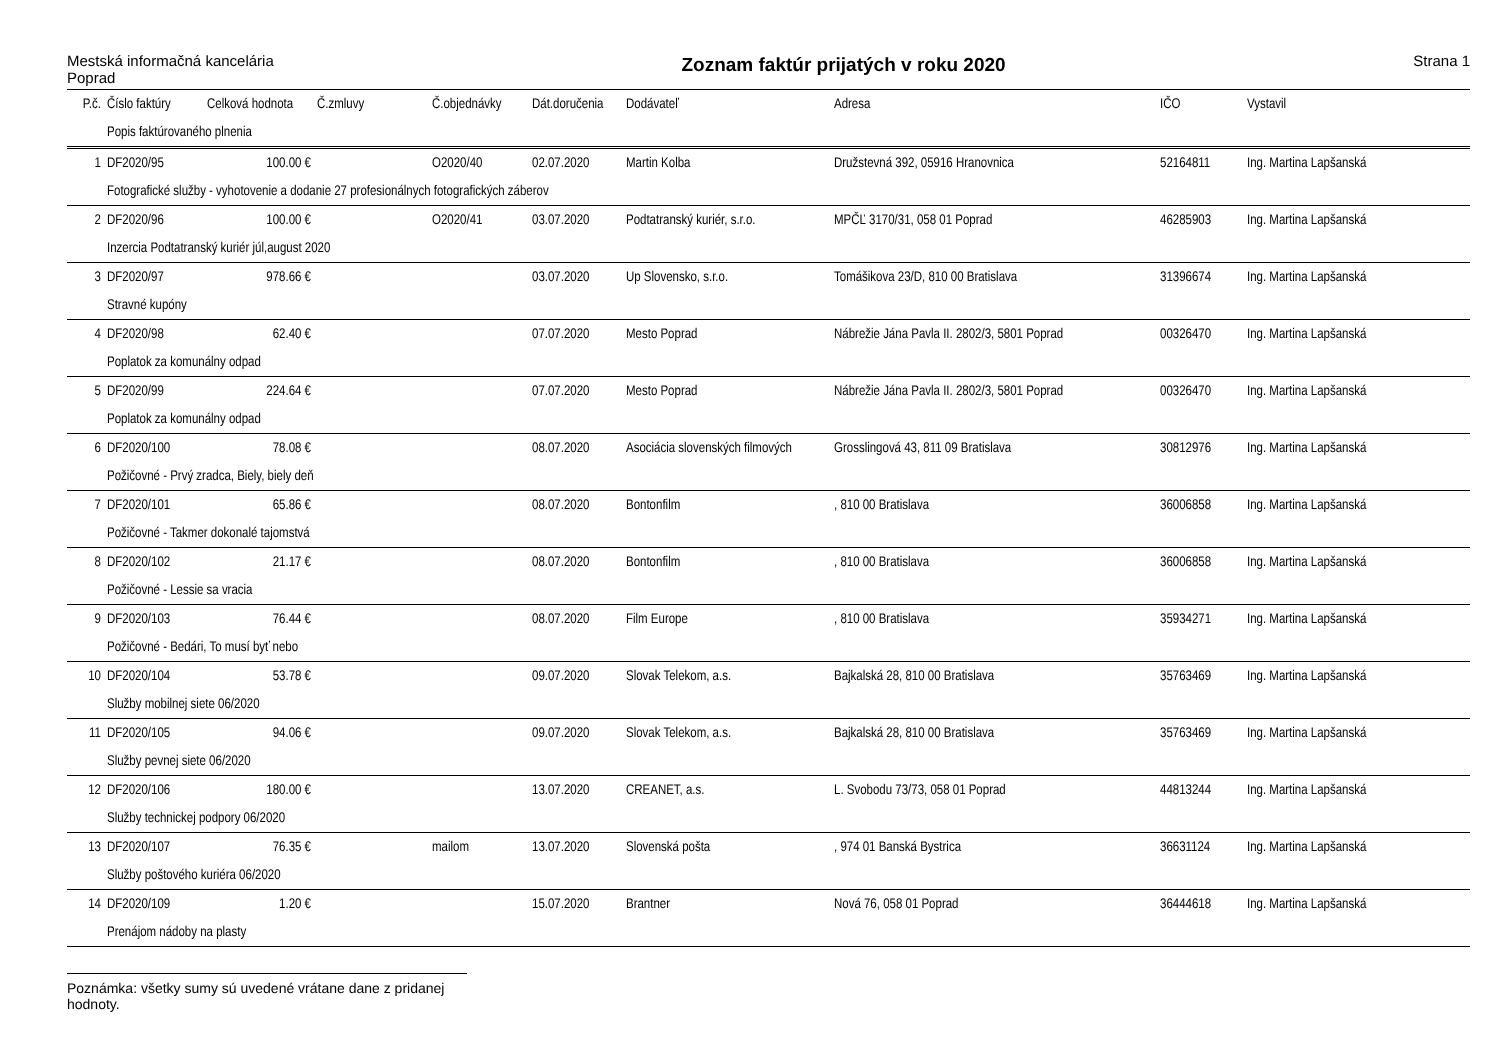Mestská informačná kancelária
Poprad
Zoznam faktúr prijatých v roku 2020
Strana 1
| P.č. | Číslo faktúry | Celková hodnota | Č.zmluvy | Č.objednávky | Dát.doručenia | Dodávateľ | Adresa | IČO | Vystavil |
| --- | --- | --- | --- | --- | --- | --- | --- | --- | --- |
| | Popis faktúrovaného plnenia | | | | | | | | |
| 1 | DF2020/95 | 100.00 € | | O2020/40 | 02.07.2020 | Martin Kolba | Družstevná 392, 05916 Hranovnica | 52164811 | Ing. Martina Lapšanská |
| | Fotografické služby - vyhotovenie a dodanie 27 profesionálnych fotografických záberov | | | | | | | | |
| 2 | DF2020/96 | 100.00 € | | O2020/41 | 03.07.2020 | Podtatranský kuriér, s.r.o. | MPČĽ 3170/31, 058 01 Poprad | 46285903 | Ing. Martina Lapšanská |
| | Inzercia Podtatranský kuriér júl,august 2020 | | | | | | | | |
| 3 | DF2020/97 | 978.66 € | | | 03.07.2020 | Up Slovensko, s.r.o. | Tomášikova 23/D, 810 00 Bratislava | 31396674 | Ing. Martina Lapšanská |
| | Stravné kupóny | | | | | | | | |
| 4 | DF2020/98 | 62.40 € | | | 07.07.2020 | Mesto Poprad | Nábrežie Jána Pavla II. 2802/3, 5801 Poprad | 00326470 | Ing. Martina Lapšanská |
| | Poplatok za komunálny odpad | | | | | | | | |
| 5 | DF2020/99 | 224.64 € | | | 07.07.2020 | Mesto Poprad | Nábrežie Jána Pavla II. 2802/3, 5801 Poprad | 00326470 | Ing. Martina Lapšanská |
| | Poplatok za komunálny odpad | | | | | | | | |
| 6 | DF2020/100 | 78.08 € | | | 08.07.2020 | Asociácia slovenských filmových | Grosslingová 43, 811 09 Bratislava | 30812976 | Ing. Martina Lapšanská |
| | Požičovné - Prvý zradca, Biely, biely deň | | | | | | | | |
| 7 | DF2020/101 | 65.86 € | | | 08.07.2020 | Bontonfilm | , 810 00 Bratislava | 36006858 | Ing. Martina Lapšanská |
| | Požičovné - Takmer dokonalé tajomstvá | | | | | | | | |
| 8 | DF2020/102 | 21.17 € | | | 08.07.2020 | Bontonfilm | , 810 00 Bratislava | 36006858 | Ing. Martina Lapšanská |
| | Požičovné - Lessie sa vracia | | | | | | | | |
| 9 | DF2020/103 | 76.44 € | | | 08.07.2020 | Film Europe | , 810 00 Bratislava | 35934271 | Ing. Martina Lapšanská |
| | Požičovné - Bedári, To musí byť nebo | | | | | | | | |
| 10 | DF2020/104 | 53.78 € | | | 09.07.2020 | Slovak Telekom, a.s. | Bajkalská 28, 810 00 Bratislava | 35763469 | Ing. Martina Lapšanská |
| | Služby mobilnej siete 06/2020 | | | | | | | | |
| 11 | DF2020/105 | 94.06 € | | | 09.07.2020 | Slovak Telekom, a.s. | Bajkalská 28, 810 00 Bratislava | 35763469 | Ing. Martina Lapšanská |
| | Služby pevnej siete 06/2020 | | | | | | | | |
| 12 | DF2020/106 | 180.00 € | | | 13.07.2020 | CREANET, a.s. | L. Svobodu 73/73, 058 01 Poprad | 44813244 | Ing. Martina Lapšanská |
| | Služby technickej podpory 06/2020 | | | | | | | | |
| 13 | DF2020/107 | 76.35 € | | mailom | 13.07.2020 | Slovenská pošta | , 974 01 Banská Bystrica | 36631124 | Ing. Martina Lapšanská |
| | Služby poštového kuriéra 06/2020 | | | | | | | | |
| 14 | DF2020/109 | 1.20 € | | | 15.07.2020 | Brantner | Nová 76, 058 01 Poprad | 36444618 | Ing. Martina Lapšanská |
| | Prenájom nádoby na plasty | | | | | | | | |
Poznámka: všetky sumy sú uvedené vrátane dane z pridanej hodnoty.